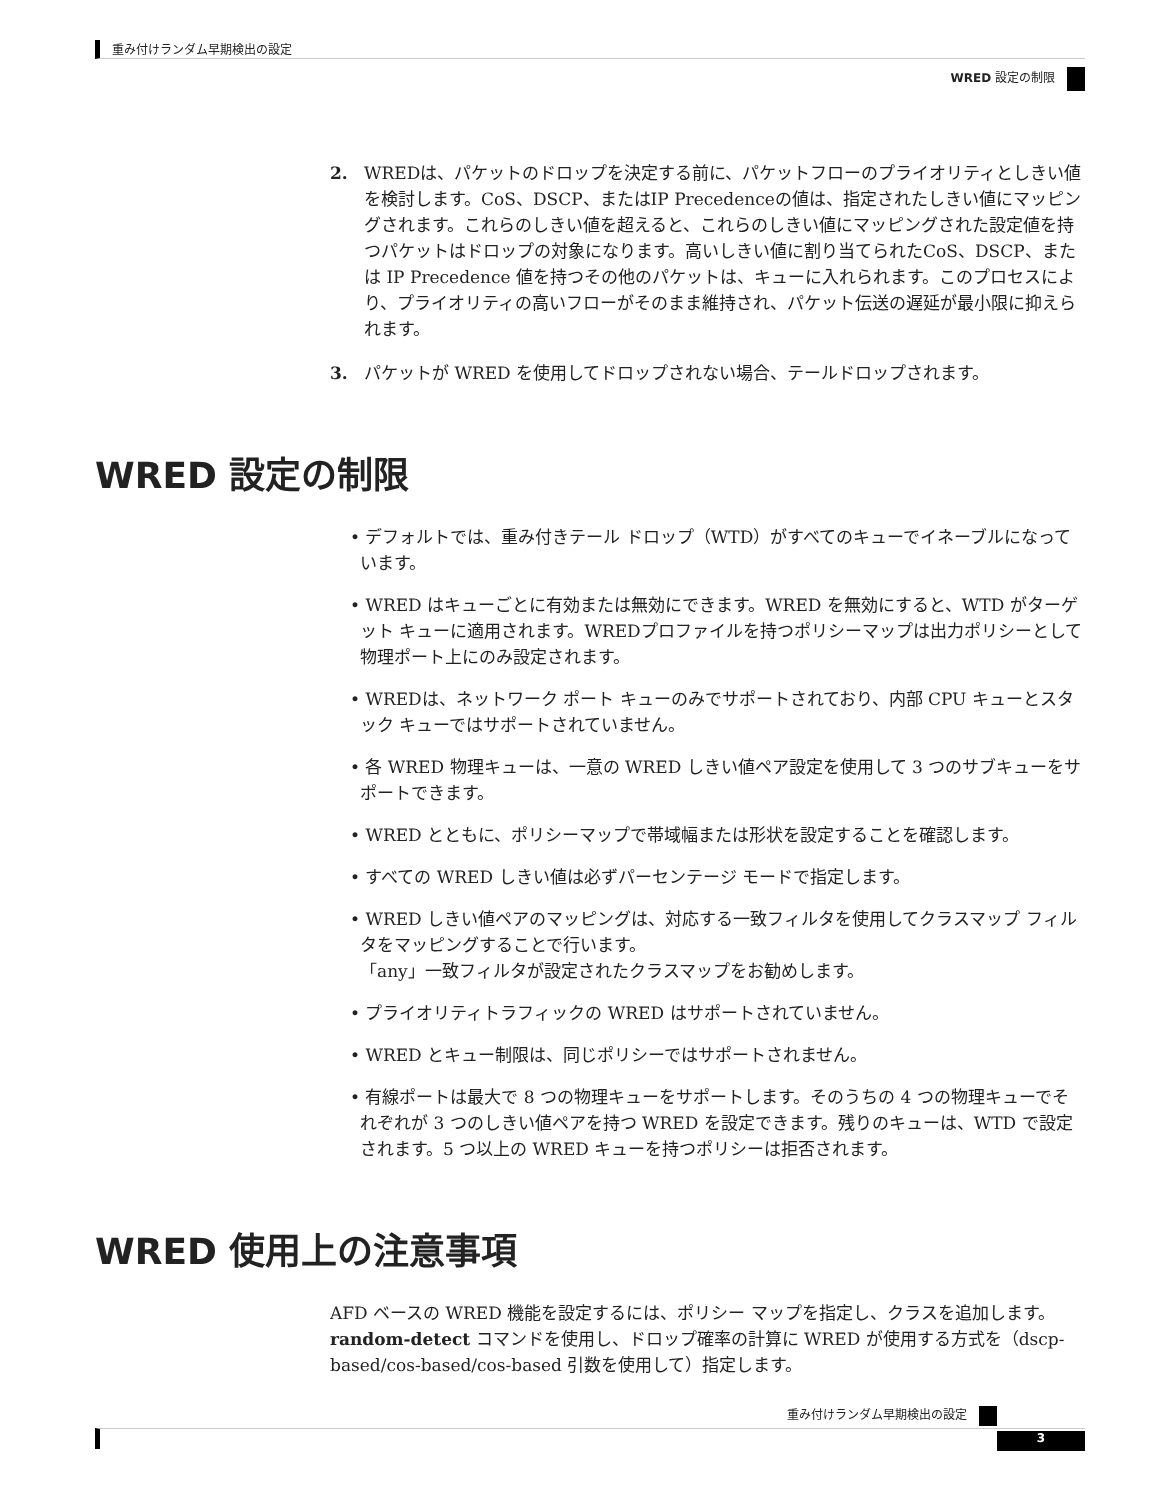重み付けランダム早期検出の設定
WRED 設定の制限
2. WREDは、パケットのドロップを決定する前に、パケットフローのプライオリティとしきい値を検討します。CoS、DSCP、またはIP Precedenceの値は、指定されたしきい値にマッピングされます。これらのしきい値を超えると、これらのしきい値にマッピングされた設定値を持つパケットはドロップの対象になります。高いしきい値に割り当てられたCoS、DSCP、または IP Precedence 値を持つその他のパケットは、キューに入れられます。このプロセスにより、プライオリティの高いフローがそのまま維持され、パケット伝送の遅延が最小限に抑えられます。
3. パケットが WRED を使用してドロップされない場合、テールドロップされます。
WRED 設定の制限
• デフォルトでは、重み付きテール ドロップ（WTD）がすべてのキューでイネーブルになっています。
• WRED はキューごとに有効または無効にできます。WRED を無効にすると、WTD がターゲット キューに適用されます。WREDプロファイルを持つポリシーマップは出力ポリシーとして物理ポート上にのみ設定されます。
• WREDは、ネットワーク ポート キューのみでサポートされており、内部 CPU キューとスタック キューではサポートされていません。
• 各 WRED 物理キューは、一意の WRED しきい値ペア設定を使用して 3 つのサブキューをサポートできます。
• WRED とともに、ポリシーマップで帯域幅または形状を設定することを確認します。
• すべての WRED しきい値は必ずパーセンテージ モードで指定します。
• WRED しきい値ペアのマッピングは、対応する一致フィルタを使用してクラスマップ フィルタをマッピングすることで行います。
「any」一致フィルタが設定されたクラスマップをお勧めします。
• プライオリティトラフィックの WRED はサポートされていません。
• WRED とキュー制限は、同じポリシーではサポートされません。
• 有線ポートは最大で 8 つの物理キューをサポートします。そのうちの 4 つの物理キューでそれぞれが 3 つのしきい値ペアを持つ WRED を設定できます。残りのキューは、WTD で設定されます。5 つ以上の WRED キューを持つポリシーは拒否されます。
WRED 使用上の注意事項
AFD ベースの WRED 機能を設定するには、ポリシー マップを指定し、クラスを追加します。random-detect コマンドを使用し、ドロップ確率の計算に WRED が使用する方式を（dscp-based/cos-based/cos-based 引数を使用して）指定します。
重み付けランダム早期検出の設定
3